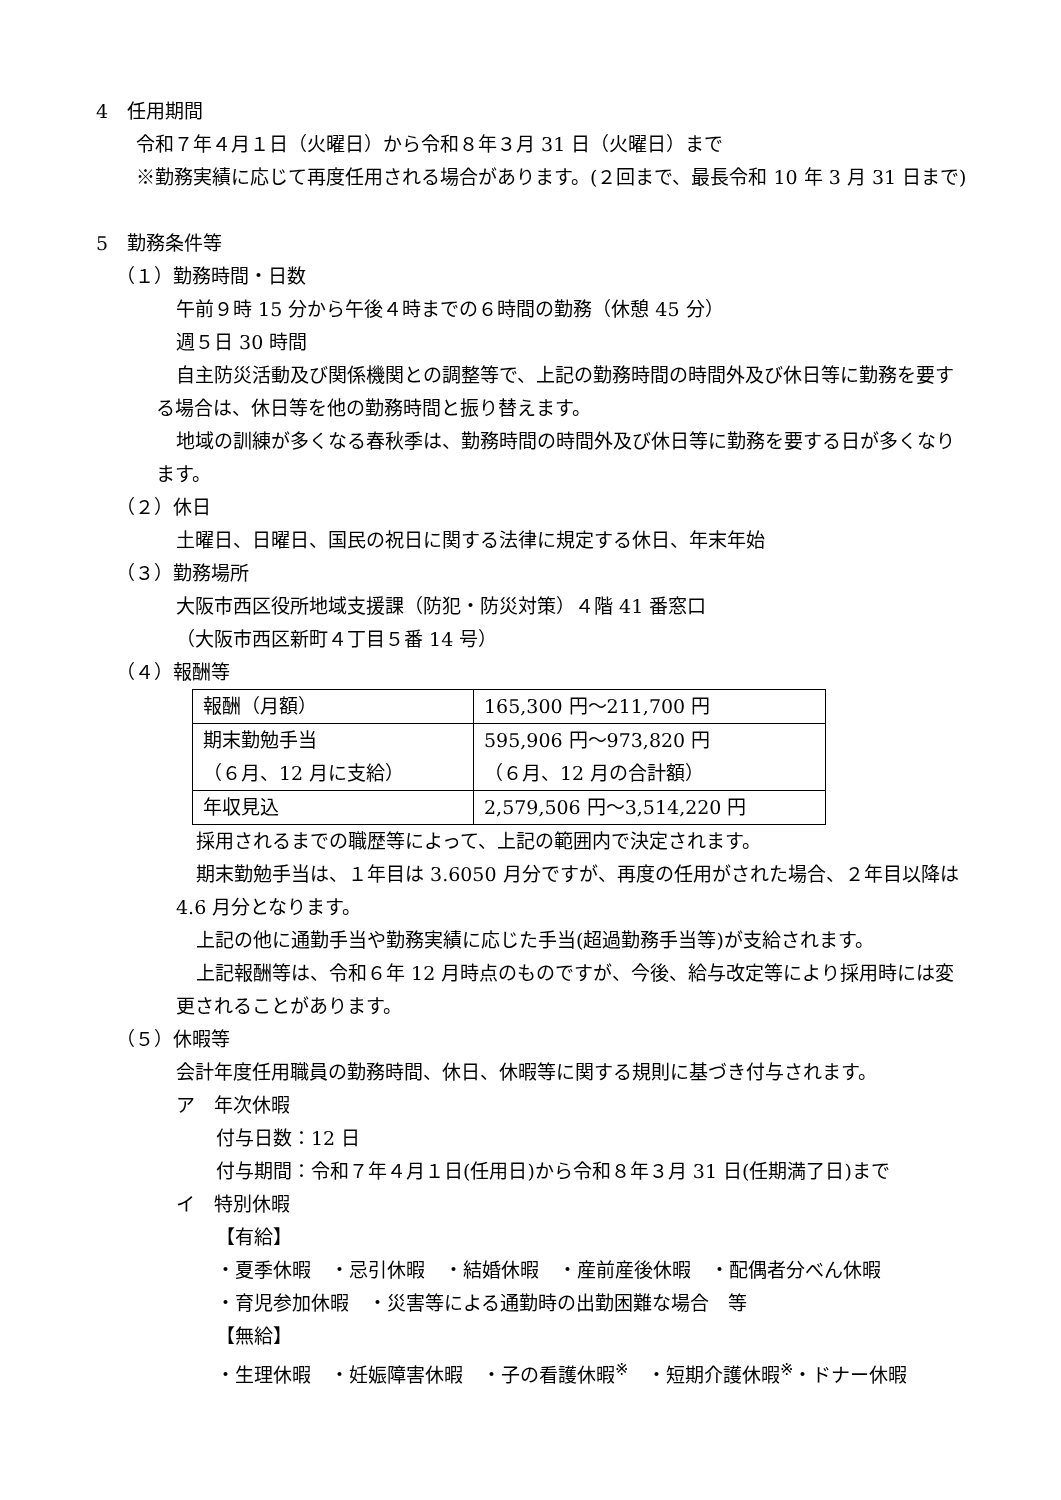4　任用期間
令和７年４月１日（火曜日）から令和８年３月 31 日（火曜日）まで
※勤務実績に応じて再度任用される場合があります。(２回まで、最長令和 10 年 3 月 31 日まで)
5　勤務条件等
（１）勤務時間・日数
午前９時 15 分から午後４時までの６時間の勤務（休憩 45 分）
週５日 30 時間
自主防災活動及び関係機関との調整等で、上記の勤務時間の時間外及び休日等に勤務を要する場合は、休日等を他の勤務時間と振り替えます。
地域の訓練が多くなる春秋季は、勤務時間の時間外及び休日等に勤務を要する日が多くなります。
（２）休日
土曜日、日曜日、国民の祝日に関する法律に規定する休日、年末年始
（３）勤務場所
大阪市西区役所地域支援課（防犯・防災対策）４階 41 番窓口
（大阪市西区新町４丁目５番 14 号）
（４）報酬等
| 報酬（月額） | 165,300 円～211,700 円 |
| 期末勤勉手当 （６月、12 月に支給） | 595,906 円～973,820 円 （６月、12 月の合計額） |
| 年収見込 | 2,579,506 円～3,514,220 円 |
採用されるまでの職歴等によって、上記の範囲内で決定されます。
期末勤勉手当は、１年目は 3.6050 月分ですが、再度の任用がされた場合、２年目以降は 4.6 月分となります。
上記の他に通勤手当や勤務実績に応じた手当(超過勤務手当等)が支給されます。
上記報酬等は、令和６年 12 月時点のものですが、今後、給与改定等により採用時には変更されることがあります。
（５）休暇等
会計年度任用職員の勤務時間、休日、休暇等に関する規則に基づき付与されます。
ア　年次休暇
付与日数：12 日
付与期間：令和７年４月１日(任用日)から令和８年３月 31 日(任期満了日)まで
イ　特別休暇
【有給】
・夏季休暇　・忌引休暇　・結婚休暇　・産前産後休暇　・配偶者分べん休暇
・育児参加休暇　・災害等による通勤時の出勤困難な場合　等
【無給】
・生理休暇　・妊娠障害休暇　・子の看護休暇<sup>※</sup>　・短期介護休暇<sup>※</sup>・ドナー休暇